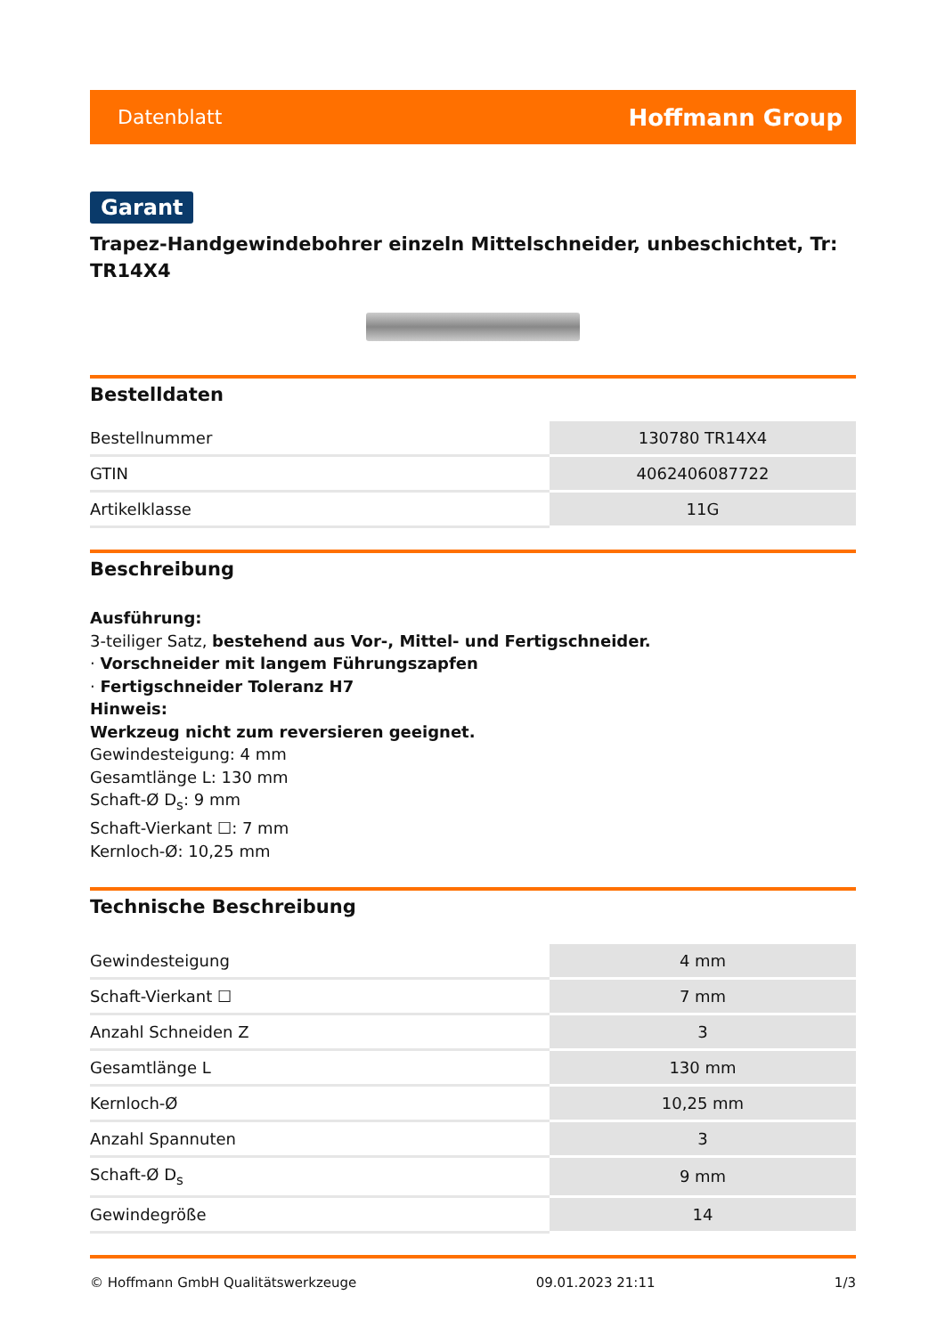Datenblatt Hoffmann Group
Garant
Trapez-Handgewindebohrer einzeln Mittelschneider, unbeschichtet, Tr: TR14X4
Bestelldaten
| Bestellnummer | 130780 TR14X4 |
| GTIN | 4062406087722 |
| Artikelklasse | 11G |
Beschreibung
Ausführung:
3-teiliger Satz, bestehend aus Vor-, Mittel- und Fertigschneider.
· Vorschneider mit langem Führungszapfen
· Fertigschneider Toleranz H7
Hinweis:
Werkzeug nicht zum reversieren geeignet.
Gewindesteigung: 4 mm
Gesamtlänge L: 130 mm
Schaft-Ø D<sub>s</sub>: 9 mm
Schaft-Vierkant ☐: 7 mm
Kernloch-Ø: 10,25 mm
Technische Beschreibung
| Gewindesteigung | 4 mm |
| Schaft-Vierkant ☐ | 7 mm |
| Anzahl Schneiden Z | 3 |
| Gesamtlänge L | 130 mm |
| Kernloch-Ø | 10,25 mm |
| Anzahl Spannuten | 3 |
| Schaft-Ø D<sub>s</sub> | 9 mm |
| Gewindegröße | 14 |
© Hoffmann GmbH Qualitätswerkzeuge 09.01.2023 21:11 1/3